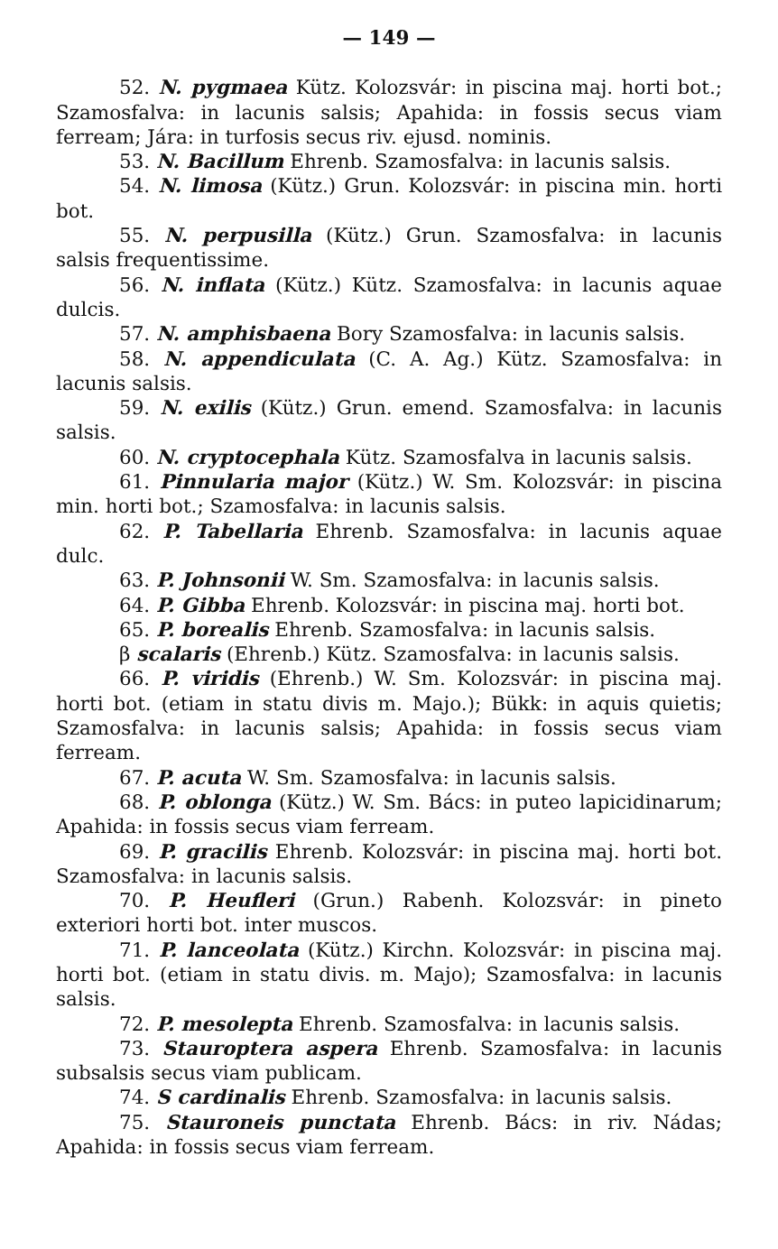— 149 —
52. N. pygmaea Kütz. Kolozsvár: in piscina maj. horti bot.; Szamosfalva: in lacunis salsis; Apahida: in fossis secus viam ferream; Jára: in turfosis secus riv. ejusd. nominis.
53. N. Bacillum Ehrenb. Szamosfalva: in lacunis salsis.
54. N. limosa (Kütz.) Grun. Kolozsvár: in piscina min. horti bot.
55. N. perpusilla (Kütz.) Grun. Szamosfalva: in lacunis salsis frequentissime.
56. N. inflata (Kütz.) Kütz. Szamosfalva: in lacunis aquae dulcis.
57. N. amphisbaena Bory Szamosfalva: in lacunis salsis.
58. N. appendiculata (C. A. Ag.) Kütz. Szamosfalva: in lacunis salsis.
59. N. exilis (Kütz.) Grun. emend. Szamosfalva: in lacunis salsis.
60. N. cryptocephala Kütz. Szamosfalva in lacunis salsis.
61. Pinnularia major (Kütz.) W. Sm. Kolozsvár: in piscina min. horti bot.; Szamosfalva: in lacunis salsis.
62. P. Tabellaria Ehrenb. Szamosfalva: in lacunis aquae dulc.
63. P. Johnsonii W. Sm. Szamosfalva: in lacunis salsis.
64. P. Gibba Ehrenb. Kolozsvár: in piscina maj. horti bot.
65. P. borealis Ehrenb. Szamosfalva: in lacunis salsis.
β scalaris (Ehrenb.) Kütz. Szamosfalva: in lacunis salsis.
66. P. viridis (Ehrenb.) W. Sm. Kolozsvár: in piscina maj. horti bot. (etiam in statu divis m. Majo.); Bükk: in aquis quietis; Szamosfalva: in lacunis salsis; Apahida: in fossis secus viam ferream.
67. P. acuta W. Sm. Szamosfalva: in lacunis salsis.
68. P. oblonga (Kütz.) W. Sm. Bács: in puteo lapicidinarum; Apahida: in fossis secus viam ferream.
69. P. gracilis Ehrenb. Kolozsvár: in piscina maj. horti bot. Szamosfalva: in lacunis salsis.
70. P. Heufleri (Grun.) Rabenh. Kolozsvár: in pineto exteriori horti bot. inter muscos.
71. P. lanceolata (Kütz.) Kirchn. Kolozsvár: in piscina maj. horti bot. (etiam in statu divis. m. Majo); Szamosfalva: in lacunis salsis.
72. P. mesolepta Ehrenb. Szamosfalva: in lacunis salsis.
73. Stauroptera aspera Ehrenb. Szamosfalva: in lacunis subsalsis secus viam publicam.
74. S cardinalis Ehrenb. Szamosfalva: in lacunis salsis.
75. Stauroneis punctata Ehrenb. Bács: in riv. Nádas; Apahida: in fossis secus viam ferream.